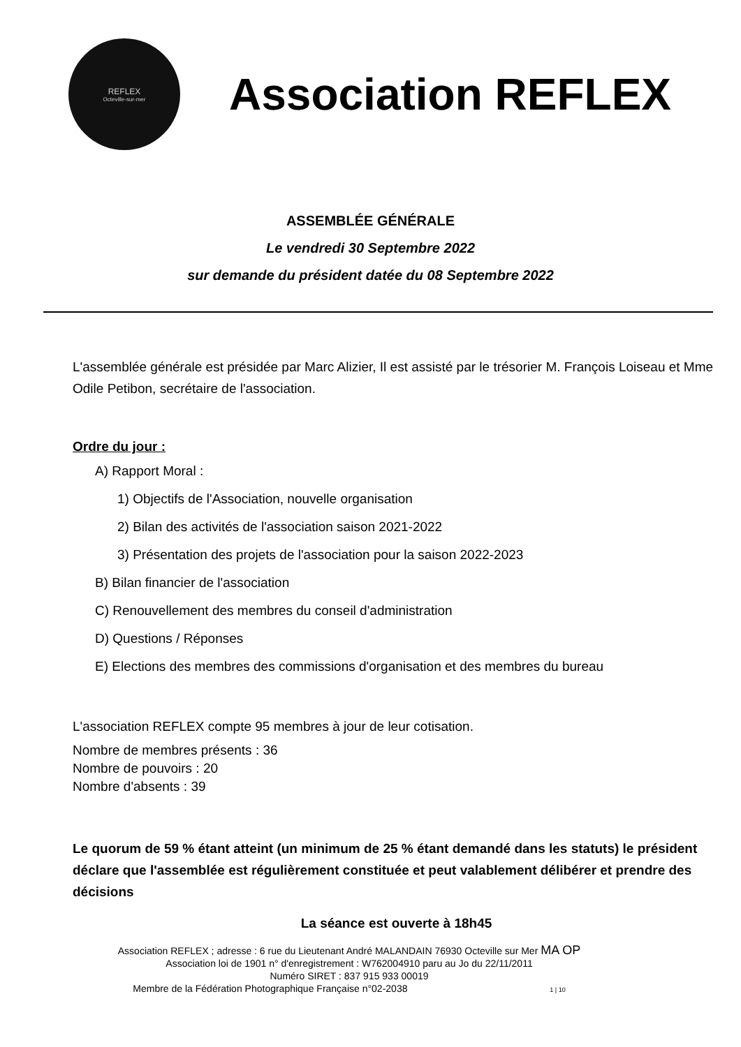REFLEX
Octeville-sur-mer
Association REFLEX
ASSEMBLÉE GÉNÉRALE
Le vendredi 30 Septembre 2022
sur demande du président datée du 08 Septembre 2022
L'assemblée générale est présidée par Marc Alizier, Il est assisté par le trésorier M. François Loiseau et Mme Odile Petibon, secrétaire de l'association.
Ordre du jour :
A) Rapport Moral :
1) Objectifs de l'Association, nouvelle organisation
2) Bilan des activités de l'association saison 2021-2022
3) Présentation des projets de l'association pour la saison 2022-2023
B) Bilan financier de l'association
C) Renouvellement des membres du conseil d'administration
D) Questions / Réponses
E) Elections des membres des commissions d'organisation et des membres du bureau
L'association REFLEX compte 95 membres à jour de leur cotisation.
Nombre de membres présents : 36
Nombre de pouvoirs : 20
Nombre d'absents : 39
Le quorum de 59 % étant atteint (un minimum de 25 % étant demandé dans les statuts) le président déclare que l'assemblée est régulièrement constituée et peut valablement délibérer et prendre des décisions
La séance est ouverte à 18h45
Association REFLEX ; adresse : 6 rue du Lieutenant André MALANDAIN 76930 Octeville sur Mer MA OP
Association loi de 1901 n° d'enregistrement : W762004910 paru au Jo du 22/11/2011
Numéro SIRET : 837 915 933 00019
Membre de la Fédération Photographique Française n°02-2038 1 | 10